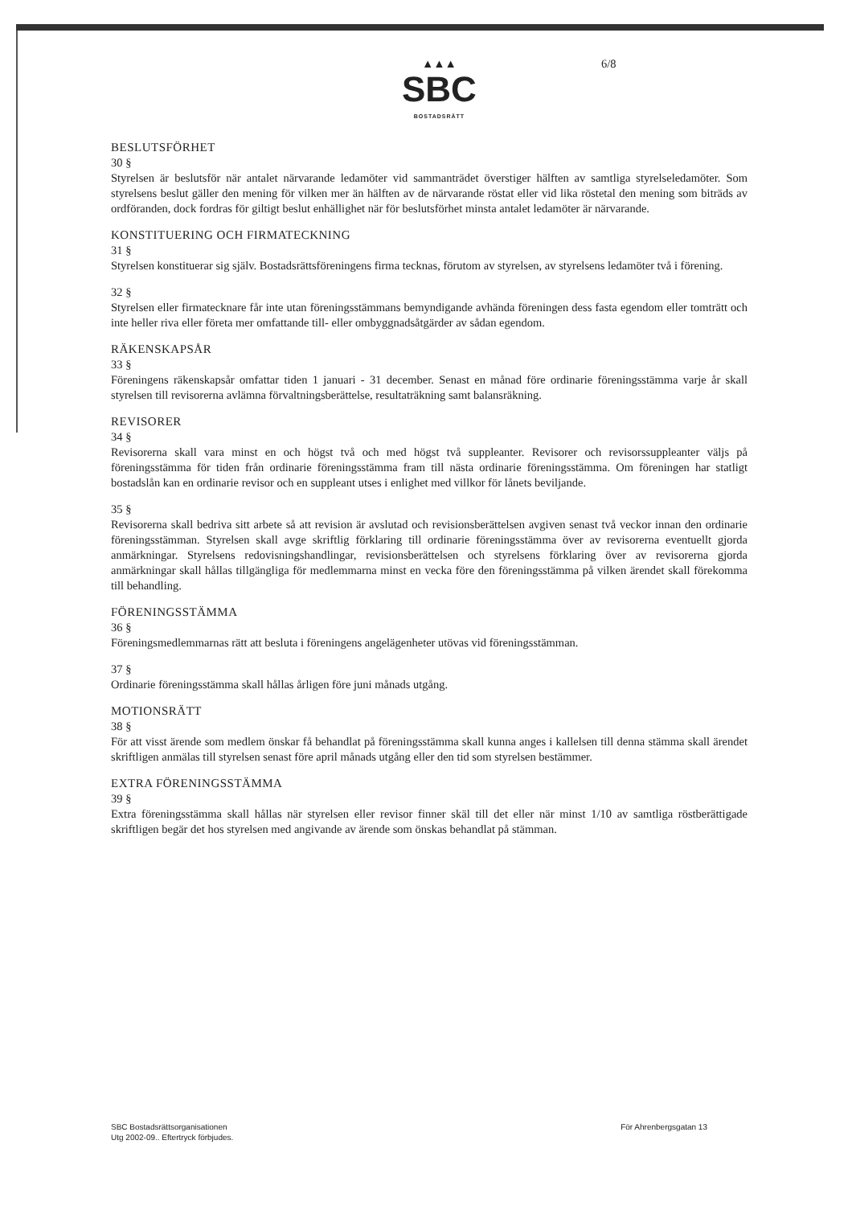▲▲▲
SBC
BOSTADSRÄTT
6/8
BESLUTSFÖRHET
30 §
Styrelsen är beslutsför när antalet närvarande ledamöter vid sammanträdet överstiger hälften av samtliga styrelseledamöter. Som styrelsens beslut gäller den mening för vilken mer än hälften av de närvarande röstat eller vid lika röstetal den mening som biträds av ordföranden, dock fordras för giltigt beslut enhällighet när för beslutsförhet minsta antalet ledamöter är närvarande.
KONSTITUERING OCH FIRMATECKNING
31 §
Styrelsen konstituerar sig själv. Bostadsrättsföreningens firma tecknas, förutom av styrelsen, av styrelsens ledamöter två i förening.
32 §
Styrelsen eller firmatecknare får inte utan föreningsstämmans bemyndigande avhända föreningen dess fasta egendom eller tomträtt och inte heller riva eller företa mer omfattande till- eller ombyggnadsåtgärder av sådan egendom.
RÄKENSKAPSÅR
33 §
Föreningens räkenskapsår omfattar tiden 1 januari - 31 december. Senast en månad före ordinarie föreningsstämma varje år skall styrelsen till revisorerna avlämna förvaltningsberättelse, resultaträkning samt balansräkning.
REVISORER
34 §
Revisorerna skall vara minst en och högst två och med högst två suppleanter. Revisorer och revisorssuppleanter väljs på föreningsstämma för tiden från ordinarie föreningsstämma fram till nästa ordinarie föreningsstämma. Om föreningen har statligt bostadslån kan en ordinarie revisor och en suppleant utses i enlighet med villkor för lånets beviljande.
35 §
Revisorerna skall bedriva sitt arbete så att revision är avslutad och revisionsberättelsen avgiven senast två veckor innan den ordinarie föreningsstämman. Styrelsen skall avge skriftlig förklaring till ordinarie föreningsstämma över av revisorerna eventuellt gjorda anmärkningar. Styrelsens redovisningshandlingar, revisionsberättelsen och styrelsens förklaring över av revisorerna gjorda anmärkningar skall hållas tillgängliga för medlemmarna minst en vecka före den föreningsstämma på vilken ärendet skall förekomma till behandling.
FÖRENINGSSTÄMMA
36 §
Föreningsmedlemmarnas rätt att besluta i föreningens angelägenheter utövas vid föreningsstämman.
37 §
Ordinarie föreningsstämma skall hållas årligen före juni månads utgång.
MOTIONSRÄTT
38 §
För att visst ärende som medlem önskar få behandlat på föreningsstämma skall kunna anges i kallelsen till denna stämma skall ärendet skriftligen anmälas till styrelsen senast före april månads utgång eller den tid som styrelsen bestämmer.
EXTRA FÖRENINGSSTÄMMA
39 §
Extra föreningsstämma skall hållas när styrelsen eller revisor finner skäl till det eller när minst 1/10 av samtliga röstberättigade skriftligen begär det hos styrelsen med angivande av ärende som önskas behandlat på stämman.
SBC Bostadsrättsorganisationen
Utg 2002-09.. Eftertryck förbjudes.
För Ahrenbergsgatan 13